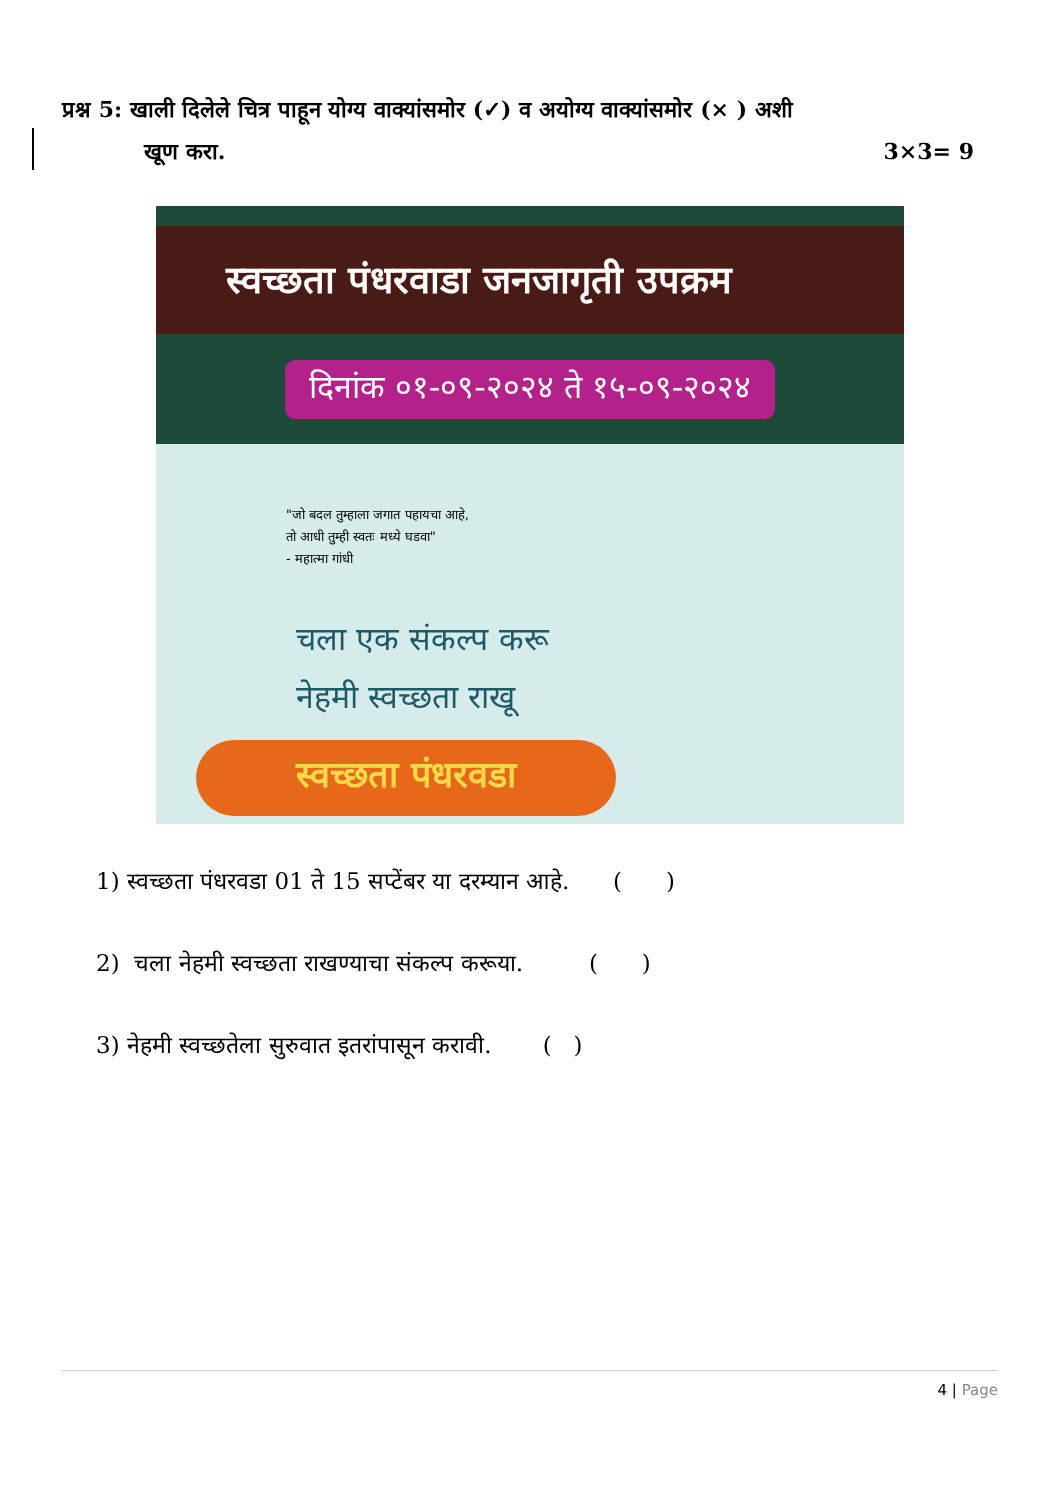प्रश्न 5: खाली दिलेले चित्र पाहून योग्य वाक्यांसमोर (✓) व अयोग्य वाक्यांसमोर (× ) अशी
खूण करा. 3×3= 9
स्वच्छता पंधरवाडा जनजागृती उपक्रम
दिनांक ०१-०९-२०२४ ते १५-०९-२०२४
"जो बदल तुम्हाला जगात पहायचा आहे,
तो आधी तुम्ही स्वतः मध्ये घडवा"
- महात्मा गांधी
चला एक संकल्प करू
नेहमी स्वच्छता राखू
स्वच्छता पंधरवडा
1) स्वच्छता पंधरवडा 01 ते 15 सप्टेंबर या दरम्यान आहे. ( )
2) चला नेहमी स्वच्छता राखण्याचा संकल्प करूया. ( )
3) नेहमी स्वच्छतेला सुरुवात इतरांपासून करावी. ( )
4 | Page